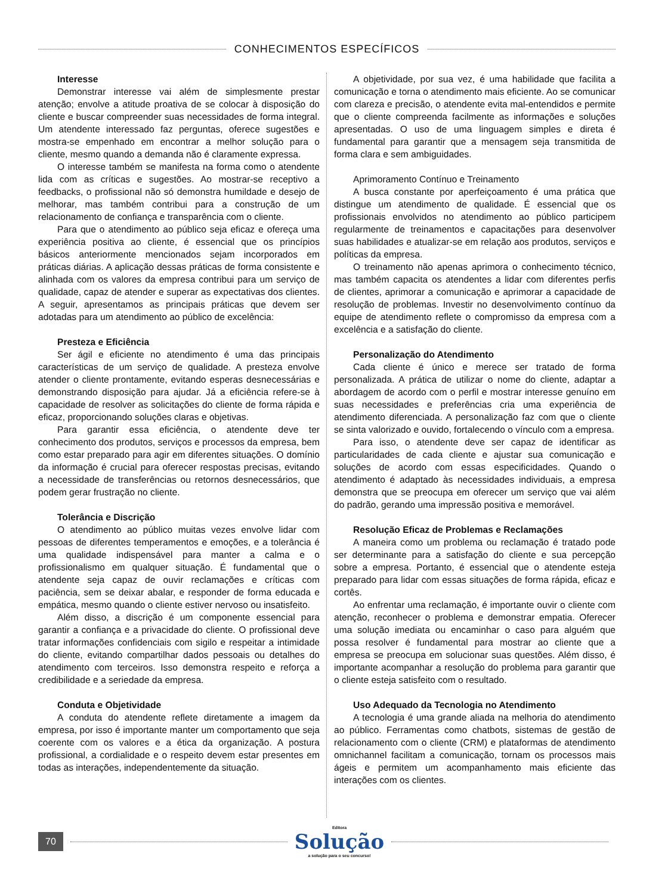CONHECIMENTOS ESPECÍFICOS
Interesse
Demonstrar interesse vai além de simplesmente prestar atenção; envolve a atitude proativa de se colocar à disposição do cliente e buscar compreender suas necessidades de forma integral. Um atendente interessado faz perguntas, oferece sugestões e mostra-se empenhado em encontrar a melhor solução para o cliente, mesmo quando a demanda não é claramente expressa.
O interesse também se manifesta na forma como o atendente lida com as críticas e sugestões. Ao mostrar-se receptivo a feedbacks, o profissional não só demonstra humildade e desejo de melhorar, mas também contribui para a construção de um relacionamento de confiança e transparência com o cliente.
Para que o atendimento ao público seja eficaz e ofereça uma experiência positiva ao cliente, é essencial que os princípios básicos anteriormente mencionados sejam incorporados em práticas diárias. A aplicação dessas práticas de forma consistente e alinhada com os valores da empresa contribui para um serviço de qualidade, capaz de atender e superar as expectativas dos clientes. A seguir, apresentamos as principais práticas que devem ser adotadas para um atendimento ao público de excelência:
Presteza e Eficiência
Ser ágil e eficiente no atendimento é uma das principais características de um serviço de qualidade. A presteza envolve atender o cliente prontamente, evitando esperas desnecessárias e demonstrando disposição para ajudar. Já a eficiência refere-se à capacidade de resolver as solicitações do cliente de forma rápida e eficaz, proporcionando soluções claras e objetivas.
Para garantir essa eficiência, o atendente deve ter conhecimento dos produtos, serviços e processos da empresa, bem como estar preparado para agir em diferentes situações. O domínio da informação é crucial para oferecer respostas precisas, evitando a necessidade de transferências ou retornos desnecessários, que podem gerar frustração no cliente.
Tolerância e Discrição
O atendimento ao público muitas vezes envolve lidar com pessoas de diferentes temperamentos e emoções, e a tolerância é uma qualidade indispensável para manter a calma e o profissionalismo em qualquer situação. É fundamental que o atendente seja capaz de ouvir reclamações e críticas com paciência, sem se deixar abalar, e responder de forma educada e empática, mesmo quando o cliente estiver nervoso ou insatisfeito.
Além disso, a discrição é um componente essencial para garantir a confiança e a privacidade do cliente. O profissional deve tratar informações confidenciais com sigilo e respeitar a intimidade do cliente, evitando compartilhar dados pessoais ou detalhes do atendimento com terceiros. Isso demonstra respeito e reforça a credibilidade e a seriedade da empresa.
Conduta e Objetividade
A conduta do atendente reflete diretamente a imagem da empresa, por isso é importante manter um comportamento que seja coerente com os valores e a ética da organização. A postura profissional, a cordialidade e o respeito devem estar presentes em todas as interações, independentemente da situação.
A objetividade, por sua vez, é uma habilidade que facilita a comunicação e torna o atendimento mais eficiente. Ao se comunicar com clareza e precisão, o atendente evita mal-entendidos e permite que o cliente compreenda facilmente as informações e soluções apresentadas. O uso de uma linguagem simples e direta é fundamental para garantir que a mensagem seja transmitida de forma clara e sem ambiguidades.
Aprimoramento Contínuo e Treinamento
A busca constante por aperfeiçoamento é uma prática que distingue um atendimento de qualidade. É essencial que os profissionais envolvidos no atendimento ao público participem regularmente de treinamentos e capacitações para desenvolver suas habilidades e atualizar-se em relação aos produtos, serviços e políticas da empresa.
O treinamento não apenas aprimora o conhecimento técnico, mas também capacita os atendentes a lidar com diferentes perfis de clientes, aprimorar a comunicação e aprimorar a capacidade de resolução de problemas. Investir no desenvolvimento contínuo da equipe de atendimento reflete o compromisso da empresa com a excelência e a satisfação do cliente.
Personalização do Atendimento
Cada cliente é único e merece ser tratado de forma personalizada. A prática de utilizar o nome do cliente, adaptar a abordagem de acordo com o perfil e mostrar interesse genuíno em suas necessidades e preferências cria uma experiência de atendimento diferenciada. A personalização faz com que o cliente se sinta valorizado e ouvido, fortalecendo o vínculo com a empresa.
Para isso, o atendente deve ser capaz de identificar as particularidades de cada cliente e ajustar sua comunicação e soluções de acordo com essas especificidades. Quando o atendimento é adaptado às necessidades individuais, a empresa demonstra que se preocupa em oferecer um serviço que vai além do padrão, gerando uma impressão positiva e memorável.
Resolução Eficaz de Problemas e Reclamações
A maneira como um problema ou reclamação é tratado pode ser determinante para a satisfação do cliente e sua percepção sobre a empresa. Portanto, é essencial que o atendente esteja preparado para lidar com essas situações de forma rápida, eficaz e cortês.
Ao enfrentar uma reclamação, é importante ouvir o cliente com atenção, reconhecer o problema e demonstrar empatia. Oferecer uma solução imediata ou encaminhar o caso para alguém que possa resolver é fundamental para mostrar ao cliente que a empresa se preocupa em solucionar suas questões. Além disso, é importante acompanhar a resolução do problema para garantir que o cliente esteja satisfeito com o resultado.
Uso Adequado da Tecnologia no Atendimento
A tecnologia é uma grande aliada na melhoria do atendimento ao público. Ferramentas como chatbots, sistemas de gestão de relacionamento com o cliente (CRM) e plataformas de atendimento omnichannel facilitam a comunicação, tornam os processos mais ágeis e permitem um acompanhamento mais eficiente das interações com os clientes.
70
Editora
Solução
a solução para o seu concurso!